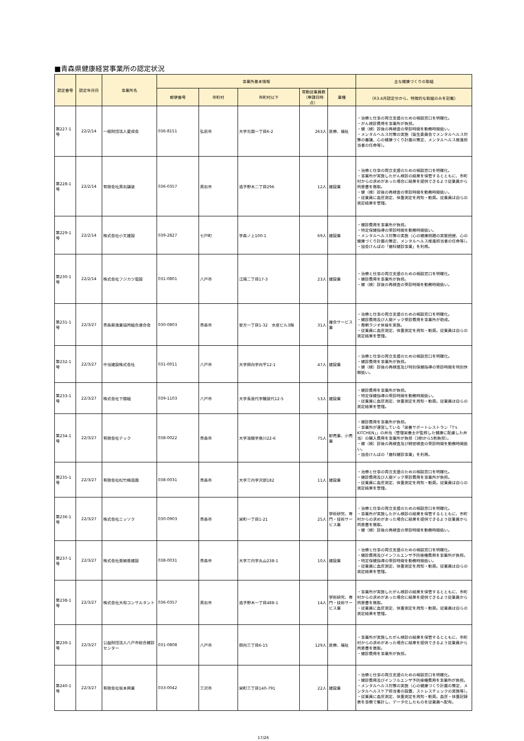■青森県健康経営事業所の認定状況
| 認定番号 | 認定年月日 | 事業所名 | 事業所基本情報 | | | | | 主な健康づくりの取組 |
| --- | --- | --- | --- | --- | --- | --- | --- | --- |
| | | | 郵便番号 | 市町村 | 市町村以下 | 常勤従業員数 （申請日時点） | 業種 | （R3.4月認定分から、特徴的な取組のみを記載） |
| 第227-1号 | 22/2/14 | 一般財団法人愛成会 | 036-8151 | 弘前市 | 大字北園一丁目6-2 | 263人 | 医療、福祉 | ・治療と仕事の両立支援のための相談窓口を明確化。 ・がん検診費用を事業所が負担。 ・健（検）診後の再検査の受診時間を勤務時間扱い。 ・メンタルヘルス対策の実施（衛生委員会でメンタルヘルス対策の審議、心の健康づくり計画の策定、メンタルヘルス推進担当者の任命等）。 |
| 第228-1号 | 22/2/14 | 有限会社黒石舗装 | 036-0357 | 黒石市 | 追子野木二丁目296 | 12人 | 建設業 | ・治療と仕事の両立支援のための相談窓口を明確化。 ・事業所が実施したがん検診の結果を保管するとともに、市町村からの求めがあった場合に結果を提供できるよう従業員から同意書を徴取。 ・健（検）診後の再検査の受診時間を勤務時間扱い。 ・従業員に血圧測定、体重測定を周知・勧奨。従業員は自らの測定結果を管理。 |
| 第229-1号 | 22/2/14 | 株式会社小又建設 | 039-2827 | 七戸町 | 字森ノ上100-1 | 69人 | 建設業 | ・健診費用を事業所が負担。 ・特定保健指導の受診時間を勤務時間扱い。 ・メンタルヘルス対策の実施（心の健康問題の実態把握、心の健康づくり計画の策定、メンタルヘルス推進担当者の任命等）。 ・協会けんぽの「歯科健診事業」を利用。 |
| 第230-1号 | 22/2/14 | 株式会社フジカツ電設 | 031-0801 | 八戸市 | 江陽二丁目17-3 | 23人 | 建設業 | ・治療と仕事の両立支援のための相談窓口を明確化。 ・健診費用を事業所が負担。 ・健（検）診後の再検査の受診時間を勤務時間扱い。 |
| 第231-1号 | 22/3/27 | 青森県漁業協同組合連合会 | 030-0803 | 青森市 | 安方一丁目1-32 水産ビル3階 | 31人 | 複合サービス業 | ・治療と仕事の両立支援のための相談窓口を明確化。 ・健診費用及び人間ドック受診費用を事業所が助成。 ・毎朝ラジオ体操を実施。 ・従業員に血圧測定、体重測定を周知・勧奨。従業員は自らの測定結果を管理。 |
| 第232-1号 | 22/3/27 | 中当建設株式会社 | 031-0011 | 八戸市 | 大字田向字向平12-1 | 47人 | 建設業 | ・治療と仕事の両立支援のための相談窓口を明確化。 ・健診費用を事業所が負担。 ・健（検）診後の再検査及び特別保健指導の受診時間を特別休暇扱い。 |
| 第233-1号 | 22/3/27 | 株式会社下舘組 | 039-1103 | 八戸市 | 大字長苗代字鰻苗代12-5 | 53人 | 建設業 | ・健診費用を事業所が負担。 ・特定保健指導の受診時間を勤務時間扱い。 ・従業員に血圧測定、体重測定を周知・勧奨。従業員は自らの測定結果を管理。 |
| 第234-1号 | 22/3/27 | 有限会社テック | 038-0022 | 青森市 | 大字浪館字泉川22-6 | 75人 | 卸売業、小売業 | ・健診費用を事業所が負担。 ・事業所が運営している「栄養サポートレストラン「T's KITCHEN」」の弁当（管理栄養士が監修した健康に配慮した弁当）の購入費用を事業所が負担（3割から5割負担）。 ・健（検）診後の再検査及び精密検査の受診時間を勤務時間扱い。 ・協会けんぽの「歯科健診事業」を利用。 |
| 第235-1号 | 22/3/27 | 有限会社松竹梅造園 | 038-0031 | 青森市 | 大字三内字沢部182 | 11人 | 建設業 | ・治療と仕事の両立支援のための相談窓口を明確化。 ・健診費用及び人間ドック受診費用を事業所が負担。 ・従業員に血圧測定、体重測定を周知・勧奨。従業員は自らの測定結果を管理。 |
| 第236-1号 | 22/3/27 | 株式会社ニッソク | 030-0903 | 青森市 | 栄町一丁目1-21 | 25人 | 学術研究、専門・技術サービス業 | ・治療と仕事の両立支援のための相談窓口を明確化。 ・事業所が実施したがん検診の結果を保管するとともに、市町村からの求めがあった場合に結果を提供できるよう従業員から同意書を徴取。 ・健（検）診後の再検査の受診時間を勤務時間扱い。 |
| 第237-1号 | 22/3/27 | 株式会社亜細亜建設 | 038-0031 | 青森市 | 大字三内字丸山238-1 | 10人 | 建設業 | ・治療と仕事の両立支援のための相談窓口を明確化。 ・健診費用及びインフルエンザ予防接種費用を事業所が負担。 ・特定保健指導の受診時間を勤務時間扱い。 ・従業員に血圧測定、体重測定を周知・勧奨。従業員は自らの測定結果を管理。 |
| 第238-1号 | 22/3/27 | 株式会社大和コンサルタント | 036-0357 | 黒石市 | 追子野木一丁目488-1 | 14人 | 学術研究、専門・技術サービス業 | ・事業所が実施したがん検診の結果を保管するとともに、市町村からの求めがあった場合に結果を提供できるよう従業員から同意書を徴取。 ・従業員に血圧測定、体重測定を周知・勧奨。従業員は自らの測定結果を管理。 |
| 第239-1号 | 22/3/27 | 公益財団法人八戸市総合健診センター | 031-0808 | 八戸市 | 田向三丁目6-15 | 129人 | 医療、福祉 | ・事業所が実施したがん検診の結果を保管するとともに、市町村からの求めがあった場合に結果を提供できるよう従業員から同意書を徴取。 ・健診費用を事業所が負担。 |
| 第240-1号 | 22/3/27 | 有限会社坂本興業 | 033-0042 | 三沢市 | 栄町三丁目140-791 | 22人 | 建設業 | ・治療と仕事の両立支援のための相談窓口を明確化。 ・健診費用及びインフルエンザ予防接種費用を事業所が負担。 ・メンタルヘルス対策の実施（心の健康づくり計画の策定、メンタルヘルスケア担当者の設置、ストレスチェックの実施等）。 ・従業員に血圧測定、体重測定を周知・勧奨。血圧・体重記録表を事務で集計し、データ化したものを従業員へ配布。 |
17/26